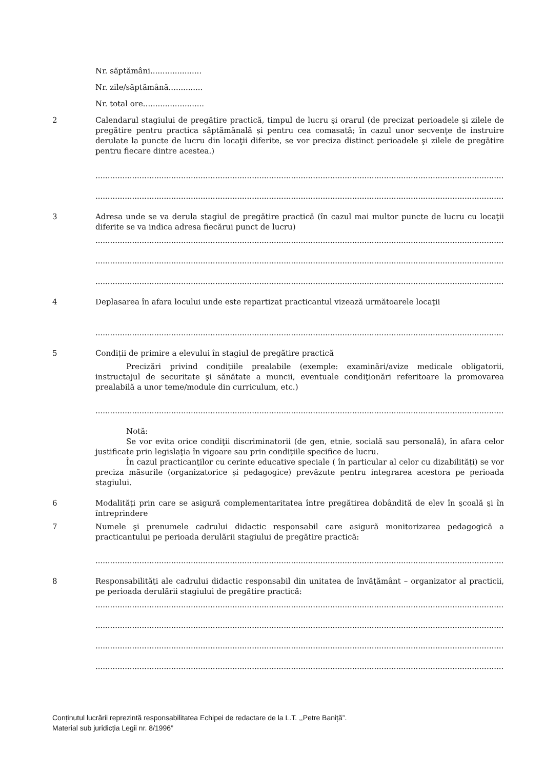Nr. săptămâni.....................
Nr. zile/săptămână..............
Nr. total ore.........................
2 Calendarul stagiului de pregătire practică, timpul de lucru şi orarul (de precizat perioadele şi zilele de pregătire pentru practica săptămânală și pentru cea comasată; în cazul unor secvenţe de instruire derulate la puncte de lucru din locaţii diferite, se vor preciza distinct perioadele şi zilele de pregătire pentru fiecare dintre acestea.)
........................................................................................................................................................................................................
........................................................................................................................................................................................................
3 Adresa unde se va derula stagiul de pregătire practică (în cazul mai multor puncte de lucru cu locaţii diferite se va indica adresa fiecărui punct de lucru)
........................................................................................................................................................................................................
........................................................................................................................................................................................................
........................................................................................................................................................................................................
4 Deplasarea în afara locului unde este repartizat practicantul vizează următoarele locaţii
........................................................................................................................................................................................................
5 Condiții de primire a elevului în stagiul de pregătire practică
Precizări privind condițiile prealabile (exemple: examinări/avize medicale obligatorii, instructajul de securitate şi sănătate a muncii, eventuale condiţionări referitoare la promovarea prealabilă a unor teme/module din curriculum, etc.)
........................................................................................................................................................................................................
Notă:
Se vor evita orice condiţii discriminatorii (de gen, etnie, socială sau personală), în afara celor justificate prin legislaţia în vigoare sau prin condiţiile specifice de lucru.
În cazul practicanţilor cu cerinte educative speciale ( în particular al celor cu dizabilități) se vor preciza măsurile (organizatorice și pedagogice) prevăzute pentru integrarea acestora pe perioada stagiului.
6 Modalități prin care se asigură complementaritatea între pregătirea dobândită de elev în şcoală şi în întreprindere
7 Numele şi prenumele cadrului didactic responsabil care asigură monitorizarea pedagogică a practicantului pe perioada derulării stagiului de pregătire practică:
........................................................................................................................................................................................................
8 Responsabilităţi ale cadrului didactic responsabil din unitatea de învăţământ – organizator al practicii, pe perioada derulării stagiului de pregătire practică:
........................................................................................................................................................................................................
........................................................................................................................................................................................................
........................................................................................................................................................................................................
........................................................................................................................................................................................................
Conținutul lucrării reprezintă responsabilitatea Echipei de redactare de la L.T. ,,Petre Baniță”.
Material sub juridicția Legii nr. 8/1996”